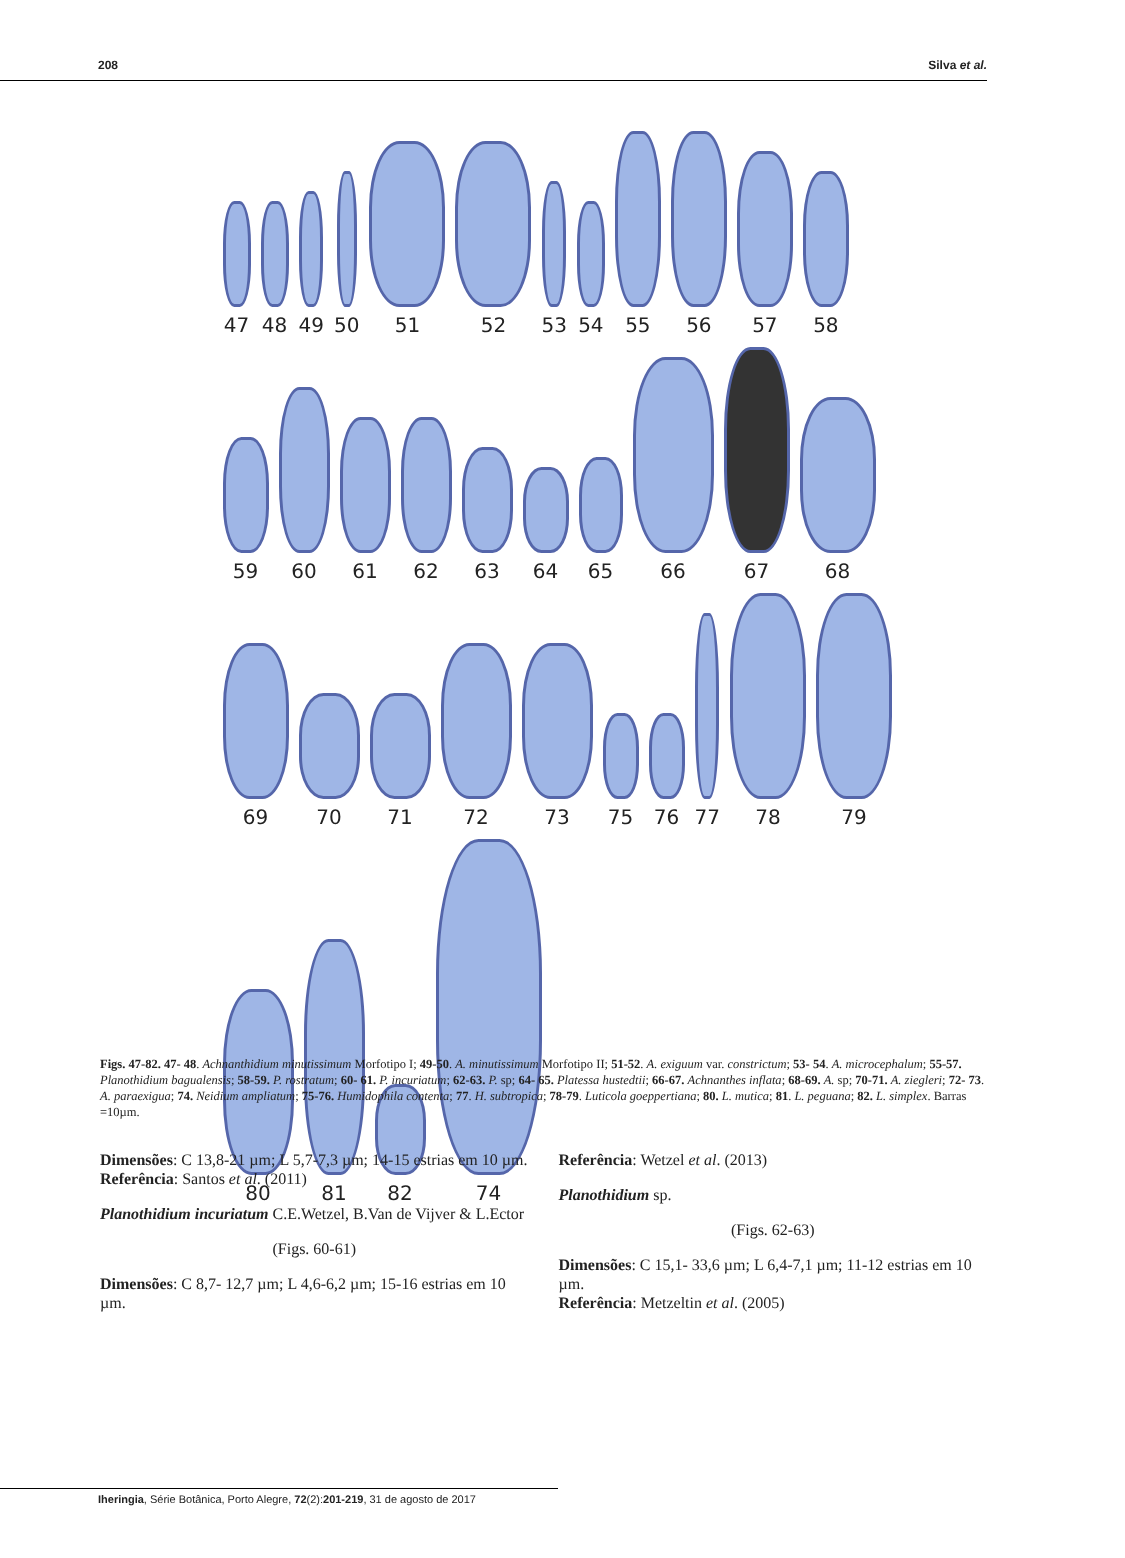208 Silva et al.
47
48
49
50
51
52
53
54
55
56
57
58
59
60
61
62
63
64
65
66
67
68
69
70
71
72
73
75
76
77
78
79
80
81
82
74
Figs. 47-82. 47- 48. Achnanthidium minutissimum Morfotipo I; 49-50. A. minutissimum Morfotipo II; 51-52. A. exiguum var. constrictum; 53- 54. A. microcephalum; 55-57. Planothidium bagualensis; 58-59. P. rostratum; 60- 61. P. incuriatum; 62-63. P. sp; 64- 65. Platessa hustedtii; 66-67. Achnanthes inflata; 68-69. A. sp; 70-71. A. ziegleri; 72- 73. A. paraexigua; 74. Neidium ampliatum; 75-76. Humidophila contenta; 77. H. subtropica; 78-79. Luticola goeppertiana; 80. L. mutica; 81. L. peguana; 82. L. simplex. Barras =10µm.
Dimensões: C 13,8-21 µm; L 5,7-7,3 µm; 14-15 estrias em 10 µm.
Referência: Santos et al. (2011)
Planothidium incuriatum C.E.Wetzel, B.Van de Vijver & L.Ector
(Figs. 60-61)
Dimensões: C 8,7- 12,7 µm; L 4,6-6,2 µm; 15-16 estrias em 10 µm.
Referência: Wetzel et al. (2013)
Planothidium sp.
(Figs. 62-63)
Dimensões: C 15,1- 33,6 µm; L 6,4-7,1 µm; 11-12 estrias em 10 µm.
Referência: Metzeltin et al. (2005)
Iheringia, Série Botânica, Porto Alegre, 72(2):201-219, 31 de agosto de 2017